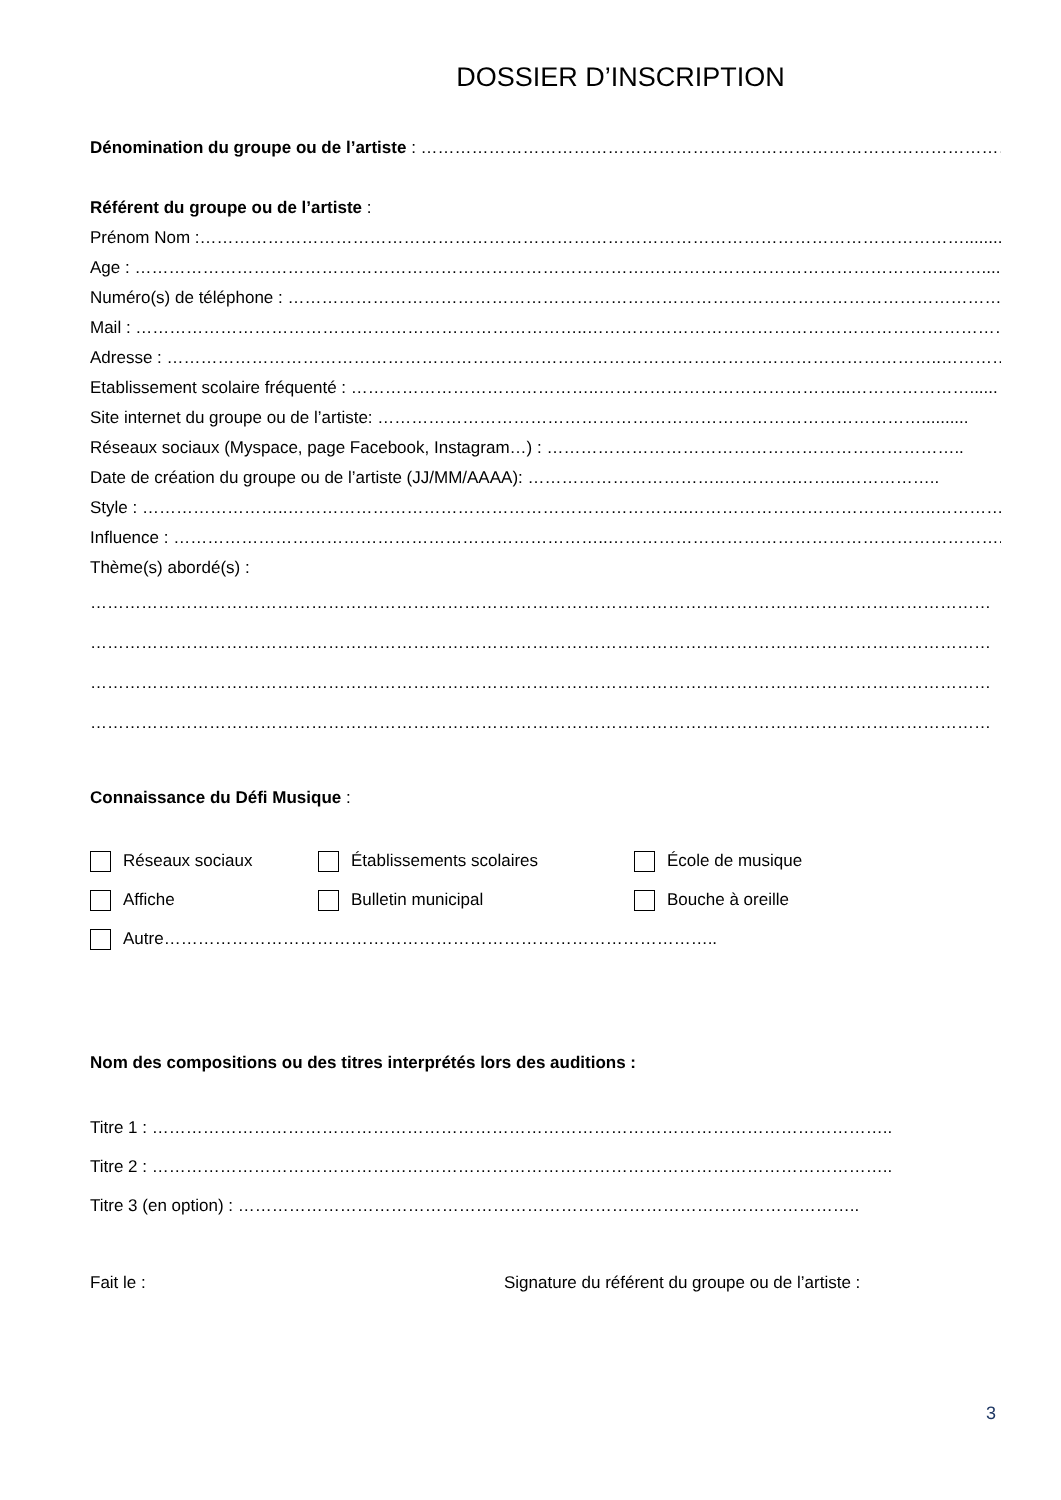DOSSIER D’INSCRIPTION
Dénomination du groupe ou de l’artiste : …………………………………………………………………………………………….…......
Référent du groupe ou de l’artiste :
Prénom Nom :………………………………………………………………………………………………………………………...........
Age : ……………………………………………………………………………….……………………………………………..……...........
Numéro(s) de téléphone : ……………………………………………………………………………………………………………….…
Mail : ……………………………………………………………………..……………………………………………………………………
Adresse : ………………………………………………………………………………………………………………………..…………......
Etablissement scolaire fréquenté : ……………………………………..……………………………………...…………………......
Site internet du groupe ou de l’artiste: ……………………………………………………………………………………..........
Réseaux sociaux (Myspace, page Facebook, Instagram…) : ………………………………………………………………..
Date de création du groupe ou de l’artiste (JJ/MM/AAAA): ……………………………..………….……...……………..
Style : ……………………..……………………………………………………………..……………………………………..…………......
Influence : …………………………………………………………………..……………………………………………………………......
Thème(s) abordé(s) :
……………………………………………………………………………………………………………………………………………
……………………………………………………………………………………………………………………………………………
……………………………………………………………………………………………………………………………………………
……………………………………………………………………………………………………………………………………………
Connaissance du Défi Musique :
Réseaux sociaux Établissements scolaires École de musique
Affiche Bulletin municipal Bouche à oreille
Autre……………………………………………………………………………………..
Nom des compositions ou des titres interprétés lors des auditions :
Titre 1 : …………………………………………………………………………………………………………………..
Titre 2 : …………………………………………………………………………………………………………………..
Titre 3 (en option) : ………………………………………………………………………………………………..
Fait le : Signature du référent du groupe ou de l’artiste :
3